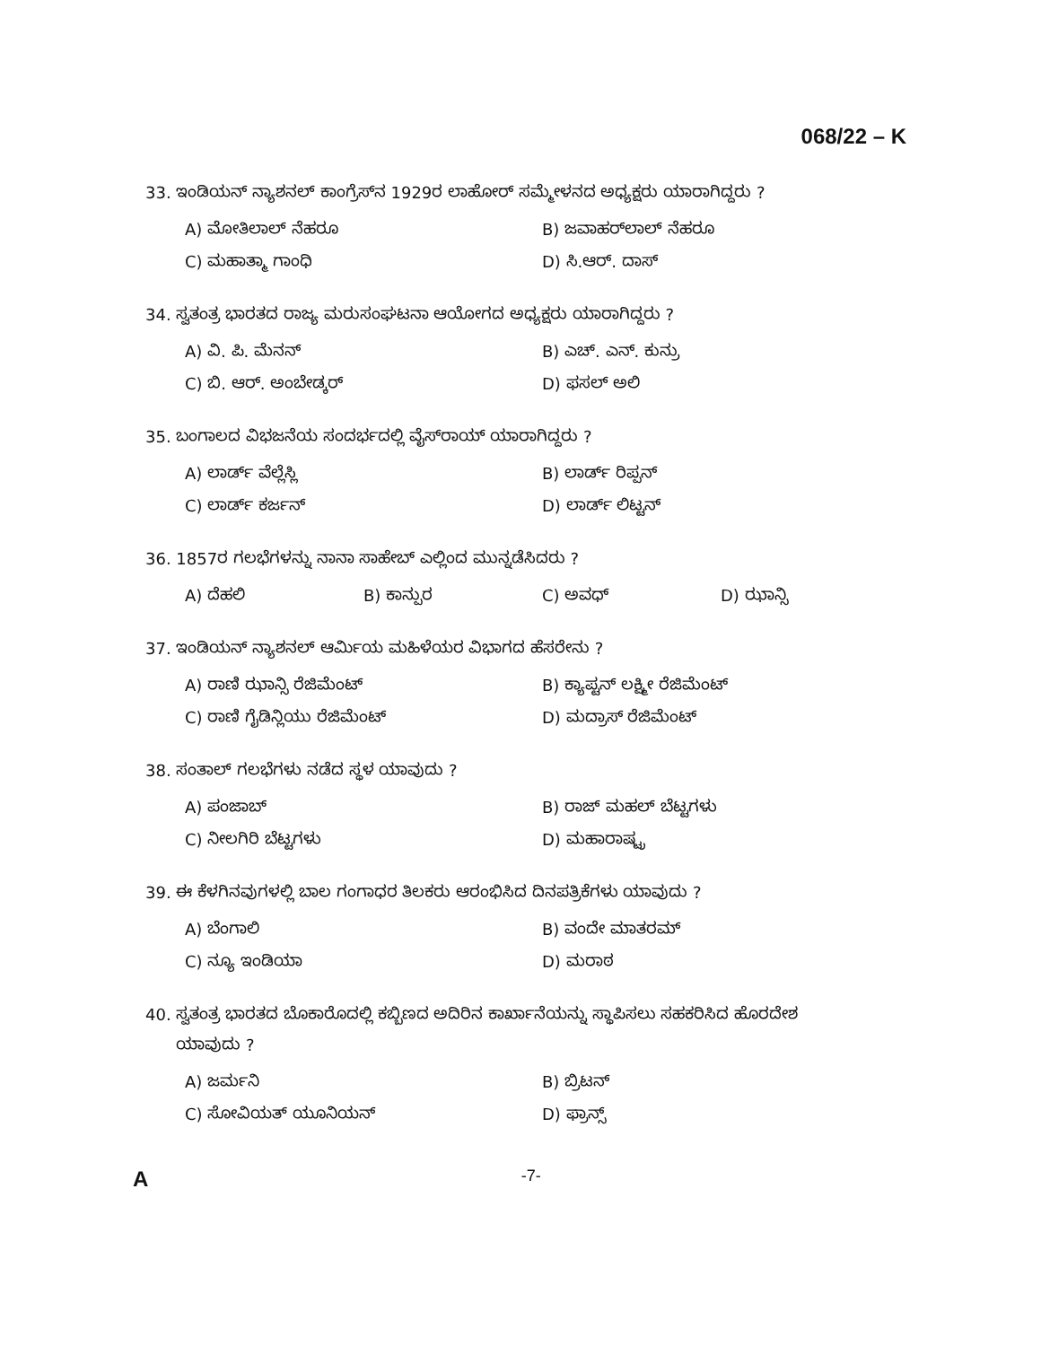068/22 – K
33. ಇಂಡಿಯನ್ ನ್ಯಾಶನಲ್ ಕಾಂಗ್ರೆಸ್‌ನ 1929ರ ಲಾಹೋರ್ ಸಮ್ಮೇಳನದ ಅಧ್ಯಕ್ಷರು ಯಾರಾಗಿದ್ದರು ?
A) ಮೋತಿಲಾಲ್ ನೆಹರೂ B) ಜವಾಹರ್‌ಲಾಲ್ ನೆಹರೂ
C) ಮಹಾತ್ಮಾ ಗಾಂಧಿ D) ಸಿ.ಆರ್. ದಾಸ್
34. ಸ್ವತಂತ್ರ ಭಾರತದ ರಾಜ್ಯ ಮರುಸಂಘಟನಾ ಆಯೋಗದ ಅಧ್ಯಕ್ಷರು ಯಾರಾಗಿದ್ದರು ?
A) ವಿ. ಪಿ. ಮೆನನ್ B) ಎಚ್. ಎನ್. ಕುನ್ರು
C) ಬಿ. ಆರ್. ಅಂಬೇಡ್ಕರ್ D) ಫಸಲ್ ಅಲಿ
35. ಬಂಗಾಲದ ವಿಭಜನೆಯ ಸಂದರ್ಭದಲ್ಲಿ ವೈಸ್‌ರಾಯ್ ಯಾರಾಗಿದ್ದರು ?
A) ಲಾರ್ಡ್ ವೆಲ್ಲೆಸ್ಲಿ B) ಲಾರ್ಡ್ ರಿಪ್ಪನ್
C) ಲಾರ್ಡ್ ಕರ್ಜನ್ D) ಲಾರ್ಡ್ ಲಿಟ್ಟನ್
36. 1857ರ ಗಲಭೆಗಳನ್ನು ನಾನಾ ಸಾಹೇಬ್ ಎಲ್ಲಿಂದ ಮುನ್ನಡೆಸಿದರು ?
A) ದೆಹಲಿ B) ಕಾನ್ಪುರ C) ಅವಧ್ D) ಝಾನ್ಸಿ
37. ಇಂಡಿಯನ್ ನ್ಯಾಶನಲ್ ಆರ್ಮಿಯ ಮಹಿಳೆಯರ ವಿಭಾಗದ ಹೆಸರೇನು ?
A) ರಾಣಿ ಝಾನ್ಸಿ ರೆಜಿಮೆಂಟ್ B) ಕ್ಯಾಪ್ಟನ್ ಲಕ್ಷ್ಮೀ ರೆಜಿಮೆಂಟ್
C) ರಾಣಿ ಗೈಡಿನ್ಲಿಯು ರೆಜಿಮೆಂಟ್ D) ಮದ್ರಾಸ್ ರೆಜಿಮೆಂಟ್
38. ಸಂತಾಲ್ ಗಲಭೆಗಳು ನಡೆದ ಸ್ಥಳ ಯಾವುದು ?
A) ಪಂಜಾಬ್ B) ರಾಜ್ ಮಹಲ್ ಬೆಟ್ಟಗಳು
C) ನೀಲಗಿರಿ ಬೆಟ್ಟಗಳು D) ಮಹಾರಾಷ್ಟ್ರ
39. ಈ ಕೆಳಗಿನವುಗಳಲ್ಲಿ ಬಾಲ ಗಂಗಾಧರ ತಿಲಕರು ಆರಂಭಿಸಿದ ದಿನಪತ್ರಿಕೆಗಳು ಯಾವುದು ?
A) ಬೆಂಗಾಲಿ B) ವಂದೇ ಮಾತರಮ್
C) ನ್ಯೂ ಇಂಡಿಯಾ D) ಮರಾಠ
40. ಸ್ವತಂತ್ರ ಭಾರತದ ಬೊಕಾರೊದಲ್ಲಿ ಕಬ್ಬಿಣದ ಅದಿರಿನ ಕಾರ್ಖಾನೆಯನ್ನು ಸ್ಥಾಪಿಸಲು ಸಹಕರಿಸಿದ ಹೊರದೇಶ
ಯಾವುದು ?
A) ಜರ್ಮನಿ B) ಬ್ರಿಟನ್
C) ಸೋವಿಯತ್ ಯೂನಿಯನ್ D) ಫ್ರಾನ್ಸ್
A -7-